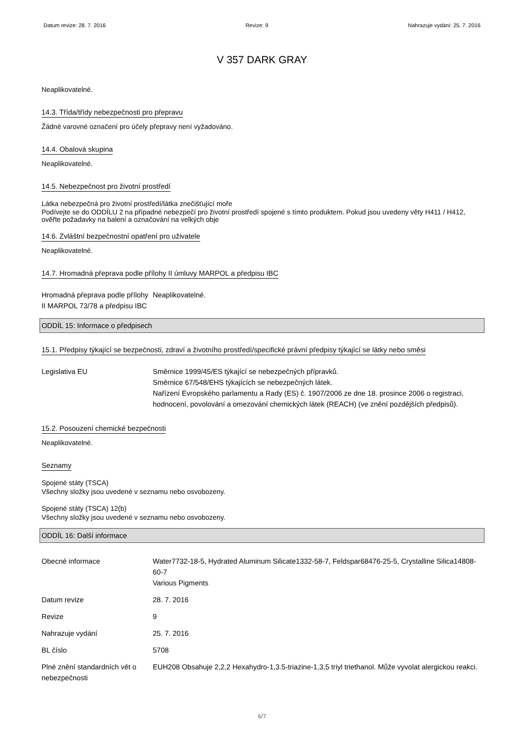Datum revize: 28. 7. 2016 Revize: 9 Nahrazuje vydání: 25. 7. 2016
V 357 DARK GRAY
Neaplikovatelné.
14.3. Třída/třídy nebezpečnosti pro přepravu
Žádné varovné označení pro účely přepravy není vyžadováno.
14.4. Obalová skupina
Neaplikovatelné.
14.5. Nebezpečnost pro životní prostředí
Látka nebezpečná pro životní prostředí/látka znečišťující moře
Podívejte se do ODDÍLU 2 na případné nebezpečí pro životní prostředí spojené s tímto produktem. Pokud jsou uvedeny věty H411 / H412, ověřte požadavky na balení a označování na velkých obje
14.6. Zvláštní bezpečnostní opatření pro uživatele
Neaplikovatelné.
14.7. Hromadná přeprava podle přílohy II úmluvy MARPOL a předpisu IBC
Hromadná přeprava podle přílohy II MARPOL 73/78 a předpisu IBC
Neaplikovatelné.
ODDÍL 15: Informace o předpisech
15.1. Předpisy týkající se bezpečnosti, zdraví a životního prostředí/specifické právní předpisy týkající se látky nebo směsi
Legislativa EU Směrnice 1999/45/ES týkající se nebezpečných přípravků.
Směrnice 67/548/EHS týkajících se nebezpečných látek.
Nařízení Evropského parlamentu a Rady (ES) č. 1907/2006 ze dne 18. prosince 2006 o registraci, hodnocení, povolování a omezování chemických látek (REACH) (ve znění pozdějších předpisů).
15.2. Posouzení chemické bezpečnosti
Neaplikovatelné.
Seznamy
Spojené státy (TSCA)
Všechny složky jsou uvedené v seznamu nebo osvobozeny.
Spojené státy (TSCA) 12(b)
Všechny složky jsou uvedené v seznamu nebo osvobozeny.
ODDÍL 16: Další informace
Obecné informace Water7732-18-5, Hydrated Aluminum Silicate1332-58-7, Feldspar68476-25-5, Crystalline Silica14808-60-7
Various Pigments
Datum revize 28. 7. 2016
Revize 9
Nahrazuje vydání 25. 7. 2016
BL číslo 5708
Plné znění standardních vět o nebezpečnosti
EUH208 Obsahuje 2,2,2 Hexahydro-1,3.5-triazine-1,3,5 triyl triethanol. Může vyvolat alergickou reakci.
6/7